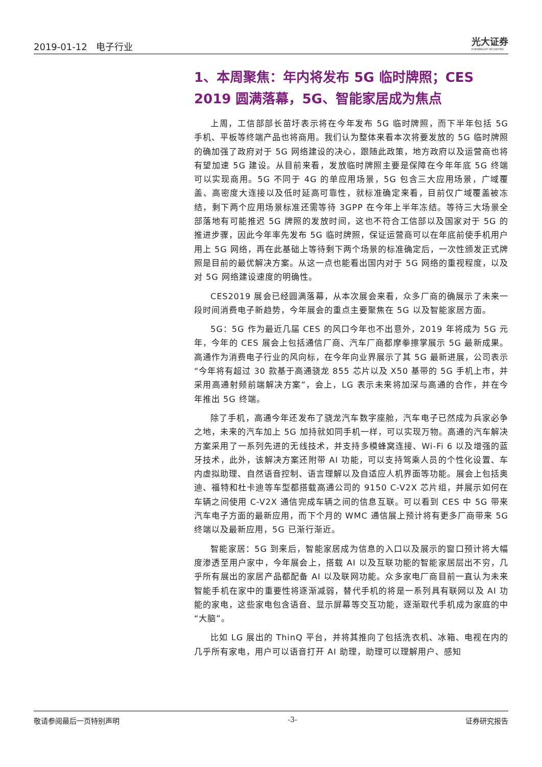2019-01-12 电子行业
光大证券
EVERBRIGHT SECURITIES
1、本周聚焦：年内将发布 5G 临时牌照；CES 2019 圆满落幕，5G、智能家居成为焦点
上周，工信部部长苗圩表示将在今年发布 5G 临时牌照，而下半年包括 5G 手机、平板等终端产品也将商用。我们认为整体来看本次将要发放的 5G 临时牌照的确加强了政府对于 5G 网络建设的决心，跟随此政策，地方政府以及运营商也将有望加速 5G 建设。从目前来看，发放临时牌照主要是保障在今年年底 5G 终端可以实现商用。5G 不同于 4G 的单应用场景，5G 包含三大应用场景，广域覆盖、高密度大连接以及低时延高可靠性，就标准确定来看，目前仅广域覆盖被冻结，剩下两个应用场景标准还需等待 3GPP 在今年上半年冻结。等待三大场景全部落地有可能推迟 5G 牌照的发放时间，这也不符合工信部以及国家对于 5G 的推进步骤，因此今年率先发布 5G 临时牌照，保证运营商可以在年底前使手机用户用上 5G 网络，再在此基础上等待剩下两个场景的标准确定后，一次性颁发正式牌照是目前的最优解决方案。从这一点也能看出国内对于 5G 网络的重视程度，以及对 5G 网络建设速度的明确性。
CES2019 展会已经圆满落幕，从本次展会来看，众多厂商的确展示了未来一段时间消费电子新趋势，今年展会的重点主要聚焦在 5G 以及智能家居方面。
5G：5G 作为最近几届 CES 的风口今年也不出意外，2019 年将成为 5G 元年，今年的 CES 展会上包括通信厂商、汽车厂商都摩拳擦掌展示 5G 最新成果。高通作为消费电子行业的风向标，在今年向业界展示了其 5G 最新进展，公司表示“今年将有超过 30 款基于高通骁龙 855 芯片以及 X50 基带的 5G 手机上市，并采用高通射频前端解决方案”，会上，LG 表示未来将加深与高通的合作，并在今年推出 5G 终端。
除了手机，高通今年还发布了骁龙汽车数字座舱，汽车电子已然成为兵家必争之地，未来的汽车加上 5G 加持就如同手机一样，可以实现万物。高通的汽车解决方案采用了一系列先进的无线技术，并支持多模蜂窝连接、Wi-Fi 6 以及增强的蓝牙技术，此外，该解决方案还附带 AI 功能，可以支持驾乘人员的个性化设置、车内虚拟助理、自然语音控制、语言理解以及自适应人机界面等功能。展会上包括奥迪、福特和杜卡迪等车型都搭载高通公司的 9150 C-V2X 芯片组，并展示如何在车辆之间使用 C-V2X 通信完成车辆之间的信息互联。可以看到 CES 中 5G 带来汽车电子方面的最新应用，而下个月的 WMC 通信展上预计将有更多厂商带来 5G 终端以及最新应用，5G 已渐行渐近。
智能家居：5G 到来后，智能家居成为信息的入口以及展示的窗口预计将大幅度渗透至用户家中，今年展会上，搭载 AI 以及互联功能的智能家居层出不穷，几乎所有展出的家居产品都配备 AI 以及联网功能。众多家电厂商目前一直认为未来智能手机在家中的重要性将逐渐减弱，替代手机的将是一系列具有联网以及 AI 功能的家电，这些家电包含语音、显示屏幕等交互功能，逐渐取代手机成为家庭的中“大脑”。
比如 LG 展出的 ThinQ 平台，并将其推向了包括洗衣机、冰箱、电视在内的几乎所有家电，用户可以语音打开 AI 助理，助理可以理解用户、感知
敬请参阅最后一页特别声明 -3- 证券研究报告